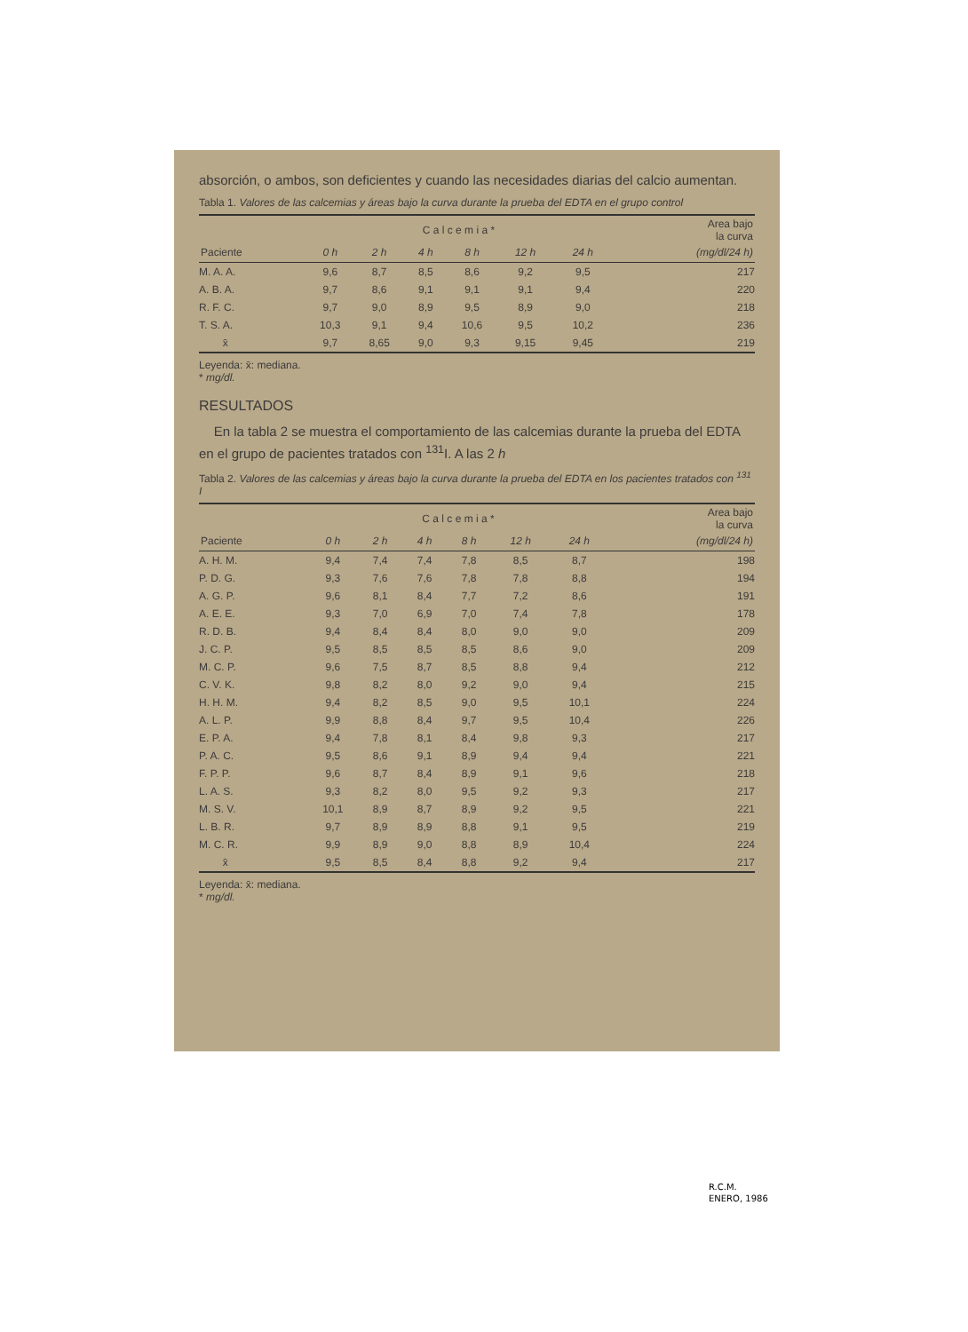absorción, o ambos, son deficientes y cuando las necesidades diarias del calcio aumentan.
Tabla 1. Valores de las calcemias y áreas bajo la curva durante la prueba del EDTA en el grupo control
| | C a l c e m i a * | | | | | | Area bajo la curva |
| --- | --- | --- | --- | --- | --- | --- | --- |
| Paciente | 0 h | 2 h | 4 h | 8 h | 12 h | 24 h | (mg/dl/24 h) |
| M. A. A. | 9,6 | 8,7 | 8,5 | 8,6 | 9,2 | 9,5 | 217 |
| A. B. A. | 9,7 | 8,6 | 9,1 | 9,1 | 9,1 | 9,4 | 220 |
| R. F. C. | 9,7 | 9,0 | 8,9 | 9,5 | 8,9 | 9,0 | 218 |
| T. S. A. | 10,3 | 9,1 | 9,4 | 10,6 | 9,5 | 10,2 | 236 |
| x̄ | 9,7 | 8,65 | 9,0 | 9,3 | 9,15 | 9,45 | 219 |
Leyenda: x̄: mediana.
* mg/dl.
RESULTADOS
En la tabla 2 se muestra el comportamiento de las calcemias durante la prueba del EDTA en el grupo de pacientes tratados con <sup>131</sup>I. A las 2 h
Tabla 2. Valores de las calcemias y áreas bajo la curva durante la prueba del EDTA en los pacientes tratados con <sup>131</sup> I
| | C a l c e m i a * | | | | | | Area bajo la curva |
| --- | --- | --- | --- | --- | --- | --- | --- |
| Paciente | 0 h | 2 h | 4 h | 8 h | 12 h | 24 h | (mg/dl/24 h) |
| A. H. M. | 9,4 | 7,4 | 7,4 | 7,8 | 8,5 | 8,7 | 198 |
| P. D. G. | 9,3 | 7,6 | 7,6 | 7,8 | 7,8 | 8,8 | 194 |
| A. G. P. | 9,6 | 8,1 | 8,4 | 7,7 | 7,2 | 8,6 | 191 |
| A. E. E. | 9,3 | 7,0 | 6,9 | 7,0 | 7,4 | 7,8 | 178 |
| R. D. B. | 9,4 | 8,4 | 8,4 | 8,0 | 9,0 | 9,0 | 209 |
| J. C. P. | 9,5 | 8,5 | 8,5 | 8,5 | 8,6 | 9,0 | 209 |
| M. C. P. | 9,6 | 7,5 | 8,7 | 8,5 | 8,8 | 9,4 | 212 |
| C. V. K. | 9,8 | 8,2 | 8,0 | 9,2 | 9,0 | 9,4 | 215 |
| H. H. M. | 9,4 | 8,2 | 8,5 | 9,0 | 9,5 | 10,1 | 224 |
| A. L. P. | 9,9 | 8,8 | 8,4 | 9,7 | 9,5 | 10,4 | 226 |
| E. P. A. | 9,4 | 7,8 | 8,1 | 8,4 | 9,8 | 9,3 | 217 |
| P. A. C. | 9,5 | 8,6 | 9,1 | 8,9 | 9,4 | 9,4 | 221 |
| F. P. P. | 9,6 | 8,7 | 8,4 | 8,9 | 9,1 | 9,6 | 218 |
| L. A. S. | 9,3 | 8,2 | 8,0 | 9,5 | 9,2 | 9,3 | 217 |
| M. S. V. | 10,1 | 8,9 | 8,7 | 8,9 | 9,2 | 9,5 | 221 |
| L. B. R. | 9,7 | 8,9 | 8,9 | 8,8 | 9,1 | 9,5 | 219 |
| M. C. R. | 9,9 | 8,9 | 9,0 | 8,8 | 8,9 | 10,4 | 224 |
| x̄ | 9,5 | 8,5 | 8,4 | 8,8 | 9,2 | 9,4 | 217 |
Leyenda: x̄: mediana.
* mg/dl.
R.C.M.
ENERO, 1986